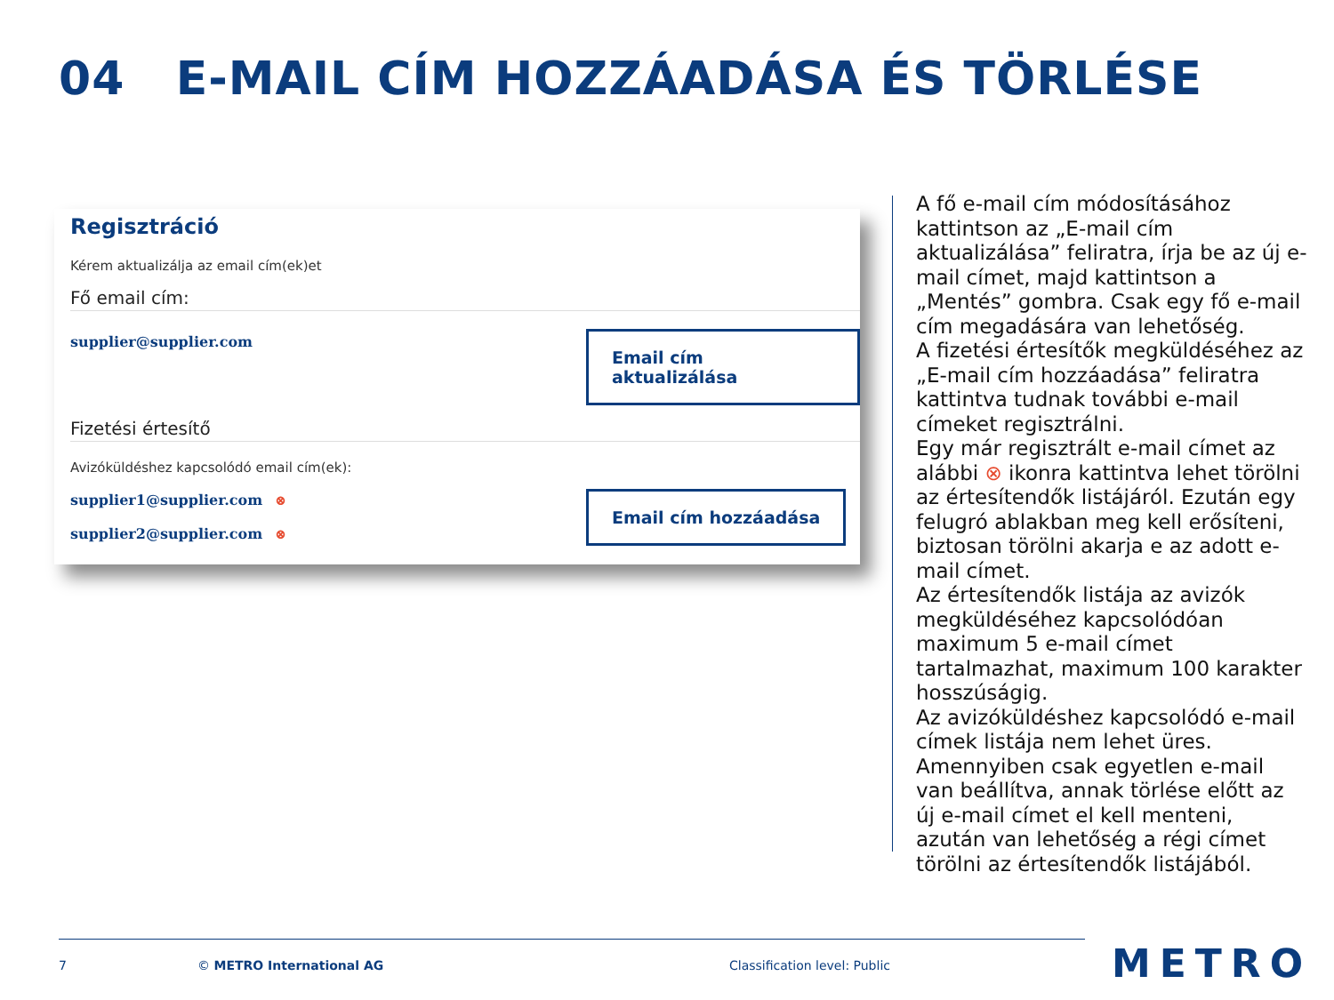04 E-MAIL CÍM HOZZÁADÁSA ÉS TÖRLÉSE
Regisztráció
Kérem aktualizálja az email cím(ek)et
Fő email cím:
supplier@supplier.com Email cím aktualizálása
Fizetési értesítő
Avizóküldéshez kapcsolódó email cím(ek):
supplier1@supplier.com ⊗
supplier2@supplier.com ⊗
Email cím hozzáadása
A fő e-mail cím módosításához kattintson az „E-mail cím aktualizálása” feliratra, írja be az új e-mail címet, majd kattintson a „Mentés” gombra. Csak egy fő e-mail cím megadására van lehetőség.
A fizetési értesítők megküldéséhez az „E-mail cím hozzáadása” feliratra kattintva tudnak további e-mail címeket regisztrálni.
Egy már regisztrált e-mail címet az alábbi ⊗ ikonra kattintva lehet törölni az értesítendők listájáról. Ezután egy felugró ablakban meg kell erősíteni, biztosan törölni akarja e az adott e-mail címet.
Az értesítendők listája az avizók megküldéséhez kapcsolódóan maximum 5 e-mail címet tartalmazhat, maximum 100 karakter hosszúságig.
Az avizóküldéshez kapcsolódó e-mail címek listája nem lehet üres. Amennyiben csak egyetlen e-mail van beállítva, annak törlése előtt az új e-mail címet el kell menteni, azután van lehetőség a régi címet törölni az értesítendők listájából.
7 © METRO International AG Classification level: Public METRO